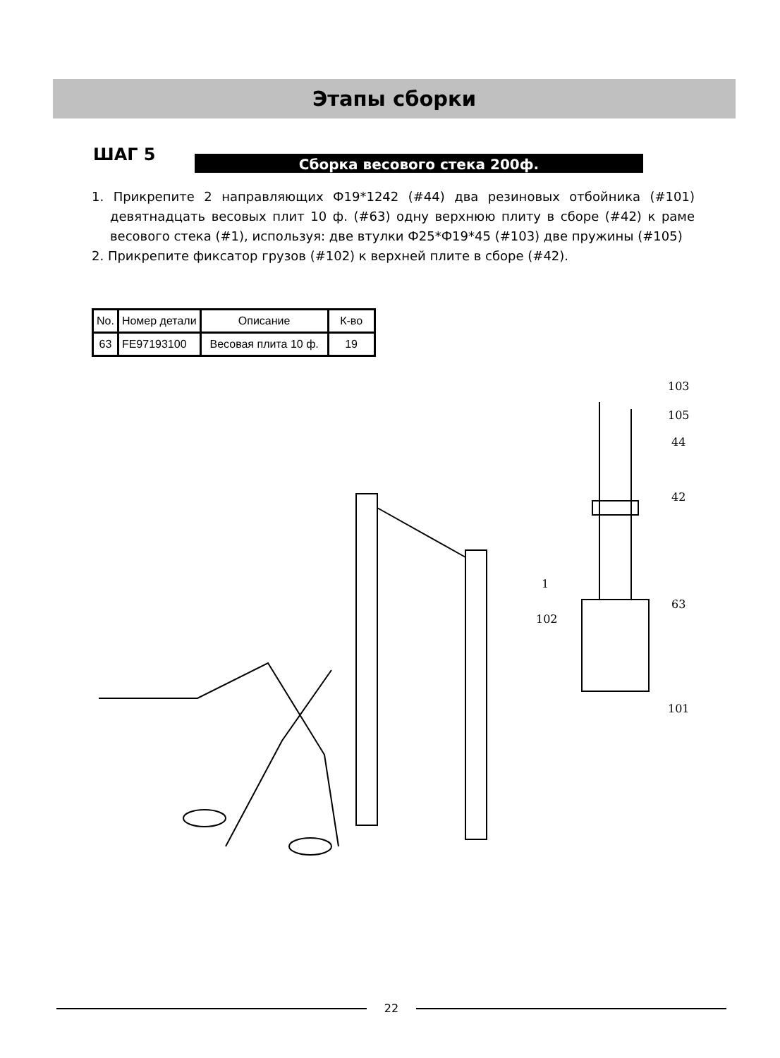Этапы сборки
ШАГ 5 Сборка весового стека 200ф.
1. Прикрепите 2 направляющих Ф19*1242 (#44) два резиновых отбойника (#101) девятнадцать весовых плит 10 ф. (#63) одну верхнюю плиту в сборе (#42) к раме весового стека (#1), используя: две втулки Ф25*Ф19*45 (#103) две пружины (#105)
2. Прикрепите фиксатор грузов (#102) к верхней плите в сборе (#42).
| No. | Номер детали | Описание | К-во |
| --- | --- | --- | --- |
| 63 | FE97193100 | Весовая плита 10 ф. | 19 |
103
105
44
42
1
63
102
101
22